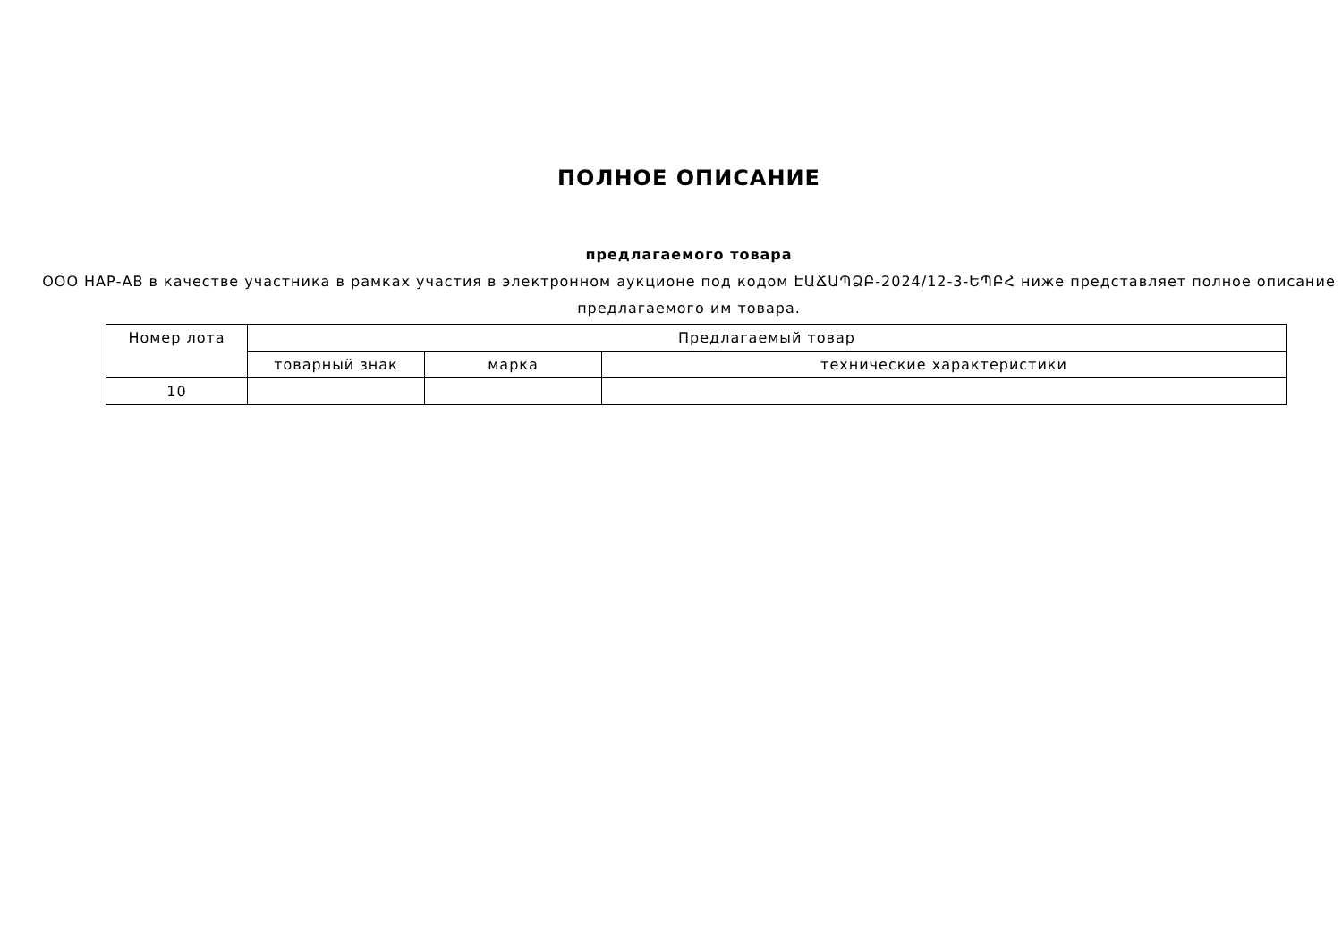ПОЛНОЕ ОПИСАНИЕ
предлагаемого товара
ООО НАР-АВ в качестве участника в рамках участия в электронном аукционе под кодом ԷԱՃԱՊՁԲ-2024/12-3-ԵՊԲՀ ниже представляет полное описание предлагаемого им товара.
| Номер лота | Предлагаемый товар | | |
| --- | --- | --- | --- |
| | товарный знак | марка | технические характеристики |
| 10 | | | |